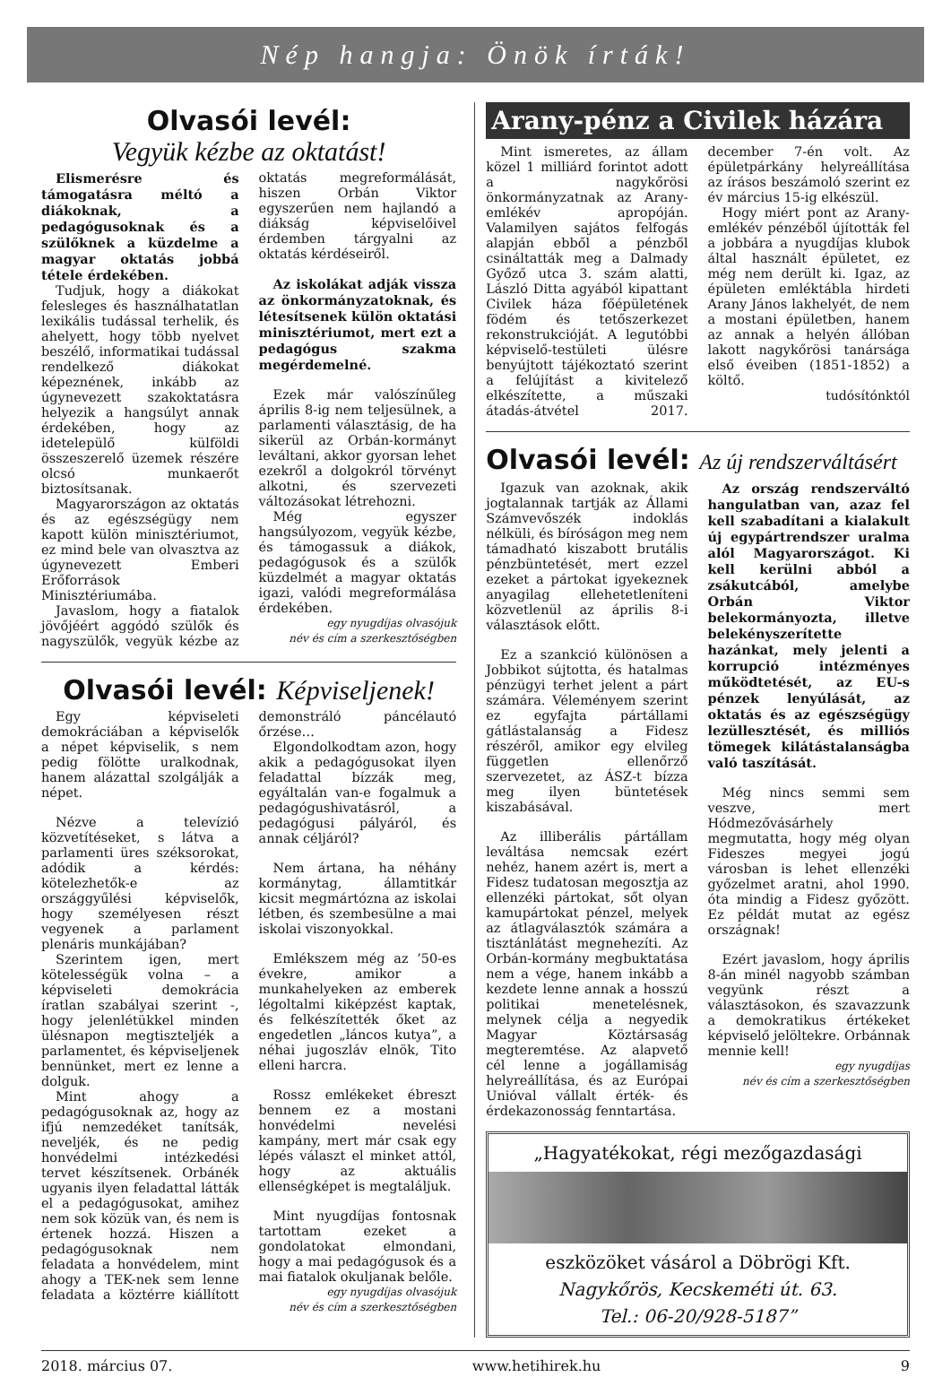Nép hangja: Önök írták!
Olvasói levél:
Vegyük kézbe az oktatást!
Elismerésre és támogatásra méltó a diákoknak, a pedagógusoknak és a szülőknek a küzdelme a magyar oktatás jobbá tétele érdekében.
Tudjuk, hogy a diákokat felesleges és használhatatlan lexikális tudással terhelik, és ahelyett, hogy több nyelvet beszélő, informatikai tudással rendelkező diákokat képeznének, inkább az úgynevezett szakoktatásra helyezik a hangsúlyt annak érdekében, hogy az idetelepülő külföldi összeszerelő üzemek részére olcsó munkaerőt biztosítsanak.
Magyarországon az oktatás és az egészségügy nem kapott külön minisztériumot, ez mind bele van olvasztva az úgynevezett Emberi Erőforrások Minisztériumába.
Javaslom, hogy a fiatalok jövőjéért aggódó szülők és nagyszülők, vegyük kézbe az oktatás megreformálását, hiszen Orbán Viktor egyszerűen nem hajlandó a diákság képviselőivel érdemben tárgyalni az oktatás kérdéseiről.
Az iskolákat adják vissza az önkormányzatoknak, és létesítsenek külön oktatási minisztériumot, mert ezt a pedagógus szakma megérdemelné.
Ezek már valószínűleg április 8-ig nem teljesülnek, a parlamenti választásig, de ha sikerül az Orbán-kormányt leváltani, akkor gyorsan lehet ezekről a dolgokról törvényt alkotni, és szervezeti változásokat létrehozni.
Még egyszer hangsúlyozom, vegyük kézbe, és támogassuk a diákok, pedagógusok és a szülők küzdelmét a magyar oktatás igazi, valódi megreformálása érdekében.
egy nyugdíjas olvasójuk
név és cím a szerkesztőségben
Olvasói levél: Képviseljenek!
Egy képviseleti demokráciában a képviselők a népet képviselik, s nem pedig fölötte uralkodnak, hanem alázattal szolgálják a népet.
Nézve a televízió közvetítéseket, s látva a parlamenti üres széksorokat, adódik a kérdés: kötelezhetők-e az országgyűlési képviselők, hogy személyesen részt vegyenek a parlament plenáris munkájában?
Szerintem igen, mert kötelességük volna – a képviseleti demokrácia íratlan szabályai szerint -, hogy jelenlétükkel minden ülésnapon megtiszteljék a parlamentet, és képviseljenek bennünket, mert ez lenne a dolguk.
Mint ahogy a pedagógusoknak az, hogy az ifjú nemzedéket tanítsák, neveljék, és ne pedig honvédelmi intézkedési tervet készítsenek. Orbánék ugyanis ilyen feladattal látták el a pedagógusokat, amihez nem sok közük van, és nem is értenek hozzá. Hiszen a pedagógusoknak nem feladata a honvédelem, mint ahogy a TEK-nek sem lenne feladata a köztérre kiállított demonstráló páncélautó őrzése…
Elgondolkodtam azon, hogy akik a pedagógusokat ilyen feladattal bízzák meg, egyáltalán van-e fogalmuk a pedagógushivatásról, a pedagógusi pályáról, és annak céljáról?
Nem ártana, ha néhány kormánytag, államtitkár kicsit megmártózna az iskolai létben, és szembesülne a mai iskolai viszonyokkal.
Emlékszem még az ’50-es évekre, amikor a munkahelyeken az emberek légoltalmi kiképzést kaptak, és felkészítették őket az engedetlen „láncos kutya”, a néhai jugoszláv elnök, Tito elleni harcra.
Rossz emlékeket ébreszt bennem ez a mostani honvédelmi nevelési kampány, mert már csak egy lépés választ el minket attól, hogy az aktuális ellenségképet is megtaláljuk.
Mint nyugdíjas fontosnak tartottam ezeket a gondolatokat elmondani, hogy a mai pedagógusok és a mai fiatalok okuljanak belőle.
egy nyugdíjas olvasójuk
név és cím a szerkesztőségben
Arany-pénz a Civilek házára
Mint ismeretes, az állam közel 1 milliárd forintot adott a nagykőrösi önkormányzatnak az Arany-emlékév apropóján. Valamilyen sajátos felfogás alapján ebből a pénzből csináltatták meg a Dalmady Győző utca 3. szám alatti, László Ditta agyából kipattant Civilek háza főépületének födém és tetőszerkezet rekonstrukcióját. A legutóbbi képviselő-testületi ülésre benyújtott tájékoztató szerint a felújítást a kivitelező elkészítette, a műszaki átadás-átvétel 2017. december 7-én volt. Az épületpárkány helyreállítása az írásos beszámoló szerint ez év március 15-ig elkészül.
Hogy miért pont az Arany-emlékév pénzéből újították fel a jobbára a nyugdíjas klubok által használt épületet, ez még nem derült ki. Igaz, az épületen emléktábla hirdeti Arany János lakhelyét, de nem a mostani épületben, hanem az annak a helyén állóban lakott nagykőrösi tanársága első éveiben (1851-1852) a költő.
tudósítónktól
Olvasói levél: Az új rendszerváltásért
Igazuk van azoknak, akik jogtalannak tartják az Állami Számvevőszék indoklás nélküli, és bíróságon meg nem támadható kiszabott brutális pénzbüntetését, mert ezzel ezeket a pártokat igyekeznek anyagilag ellehetetleníteni közvetlenül az április 8-i választások előtt.
Ez a szankció különösen a Jobbikot sújtotta, és hatalmas pénzügyi terhet jelent a párt számára. Véleményem szerint ez egyfajta pártállami gátlástalanság a Fidesz részéről, amikor egy elvileg független ellenőrző szervezetet, az ÁSZ-t bízza meg ilyen büntetések kiszabásával.
Az illiberális pártállam leváltása nemcsak ezért nehéz, hanem azért is, mert a Fidesz tudatosan megosztja az ellenzéki pártokat, sőt olyan kamupártokat pénzel, melyek az átlagválasztók számára a tisztánlátást megnehezíti. Az Orbán-kormány megbuktatása nem a vége, hanem inkább a kezdete lenne annak a hosszú politikai menetelésnek, melynek célja a negyedik Magyar Köztársaság megteremtése. Az alapvető cél lenne a jogállamiság helyreállítása, és az Európai Unióval vállalt érték- és érdekazonosság fenntartása.
Az ország rendszerváltó hangulatban van, azaz fel kell szabadítani a kialakult új egypártrendszer uralma alól Magyarországot. Ki kell kerülni abból a zsákutcából, amelybe Orbán Viktor belekormányozta, illetve belekényszerítette hazánkat, mely jelenti a korrupció intézményes működtetését, az EU-s pénzek lenyúlását, az oktatás és az egészségügy lezüllesztését, és milliós tömegek kilátástalanságba való taszítását.
Még nincs semmi sem veszve, mert Hódmezővásárhely megmutatta, hogy még olyan Fideszes megyei jogú városban is lehet ellenzéki győzelmet aratni, ahol 1990. óta mindig a Fidesz győzött. Ez példát mutat az egész országnak!
Ezért javaslom, hogy április 8-án minél nagyobb számban vegyünk részt a választásokon, és szavazzunk a demokratikus értékeket képviselő jelöltekre. Orbánnak mennie kell!
egy nyugdíjas
név és cím a szerkesztőségben
„Hagyatékokat, régi mezőgazdasági
eszközöket vásárol a Döbrögi Kft.
Nagykőrös, Kecskeméti út. 63.
Tel.: 06-20/928-5187”
2018. március 07. www.hetihirek.hu 9